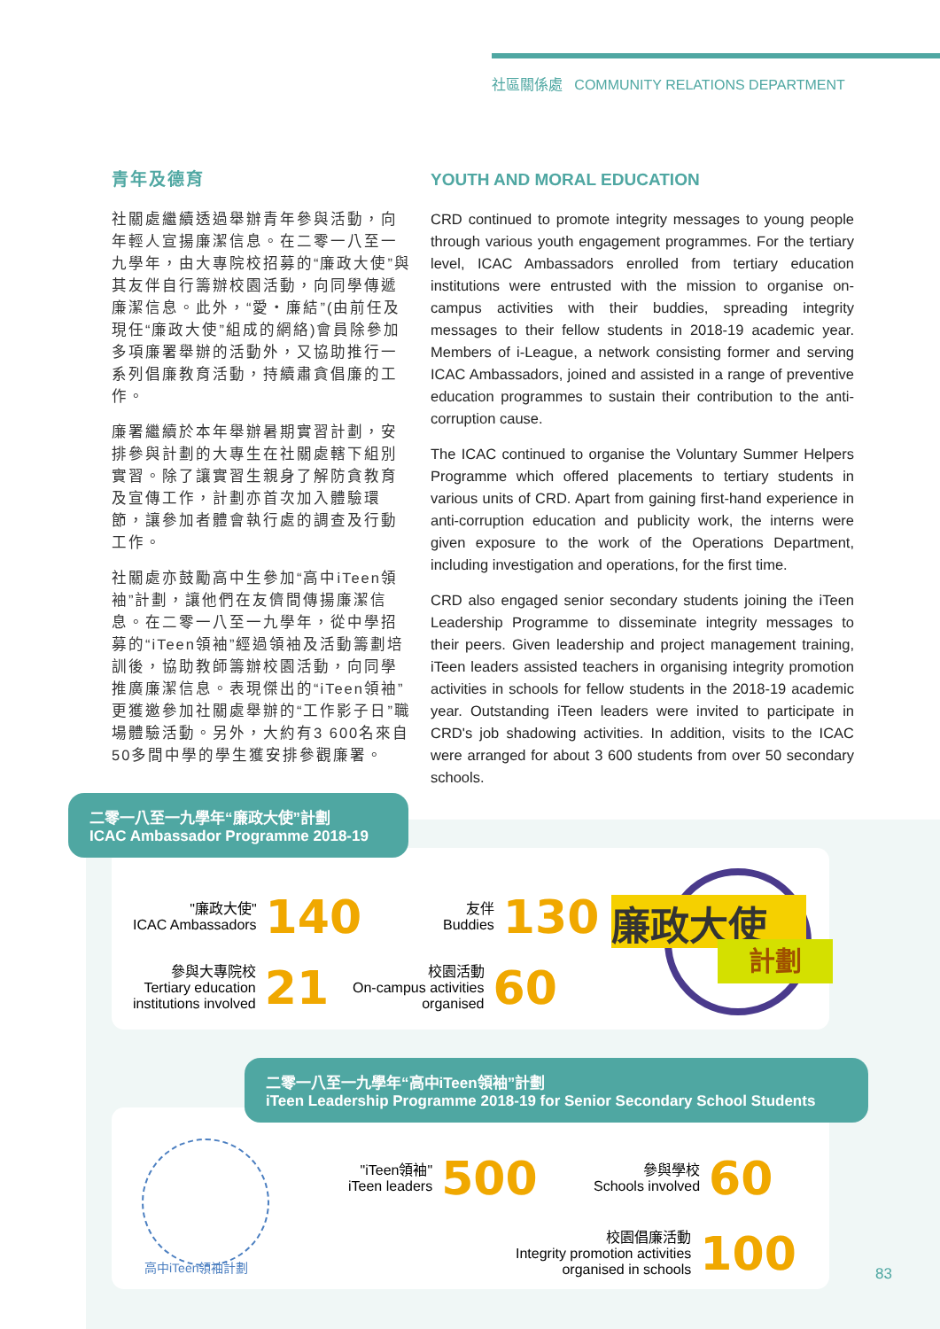社區關係處 COMMUNITY RELATIONS DEPARTMENT
青年及德育
社關處繼續透過舉辦青年參與活動，向年輕人宣揚廉潔信息。在二零一八至一九學年，由大專院校招募的“廉政大使”與其友伴自行籌辦校園活動，向同學傳遞廉潔信息。此外，“愛・廉結”(由前任及現任“廉政大使”組成的網絡)會員除參加多項廉署舉辦的活動外，又協助推行一系列倡廉教育活動，持續肅貪倡廉的工作。
廉署繼續於本年舉辦暑期實習計劃，安排參與計劃的大專生在社關處轄下組別實習。除了讓實習生親身了解防貪教育及宣傳工作，計劃亦首次加入體驗環節，讓參加者體會執行處的調查及行動工作。
社關處亦鼓勵高中生參加“高中iTeen領袖”計劃，讓他們在友儕間傳揚廉潔信息。在二零一八至一九學年，從中學招募的“iTeen領袖”經過領袖及活動籌劃培訓後，協助教師籌辦校園活動，向同學推廣廉潔信息。表現傑出的“iTeen領袖”更獲邀參加社關處舉辦的“工作影子日”職場體驗活動。另外，大約有3 600名來自50多間中學的學生獲安排參觀廉署。
YOUTH AND MORAL EDUCATION
CRD continued to promote integrity messages to young people through various youth engagement programmes. For the tertiary level, ICAC Ambassadors enrolled from tertiary education institutions were entrusted with the mission to organise on-campus activities with their buddies, spreading integrity messages to their fellow students in 2018-19 academic year. Members of i-League, a network consisting former and serving ICAC Ambassadors, joined and assisted in a range of preventive education programmes to sustain their contribution to the anti-corruption cause.
The ICAC continued to organise the Voluntary Summer Helpers Programme which offered placements to tertiary students in various units of CRD. Apart from gaining first-hand experience in anti-corruption education and publicity work, the interns were given exposure to the work of the Operations Department, including investigation and operations, for the first time.
CRD also engaged senior secondary students joining the iTeen Leadership Programme to disseminate integrity messages to their peers. Given leadership and project management training, iTeen leaders assisted teachers in organising integrity promotion activities in schools for fellow students in the 2018-19 academic year. Outstanding iTeen leaders were invited to participate in CRD's job shadowing activities. In addition, visits to the ICAC were arranged for about 3 600 students from over 50 secondary schools.
二零一八至一九學年“廉政大使”計劃
ICAC Ambassador Programme 2018-19
"廉政大使"
ICAC Ambassadors
140
友伴
Buddies
130
參與大專院校
Tertiary education
institutions involved
21
校園活動
On-campus activities
organised
60
廉政大使
計劃
二零一八至一九學年“高中iTeen領袖”計劃
iTeen Leadership Programme 2018-19 for Senior Secondary School Students
高中iTeen領袖計劃
"iTeen領袖"
iTeen leaders
500
參與學校
Schools involved
60
校園倡廉活動
Integrity promotion activities
organised in schools
100
83